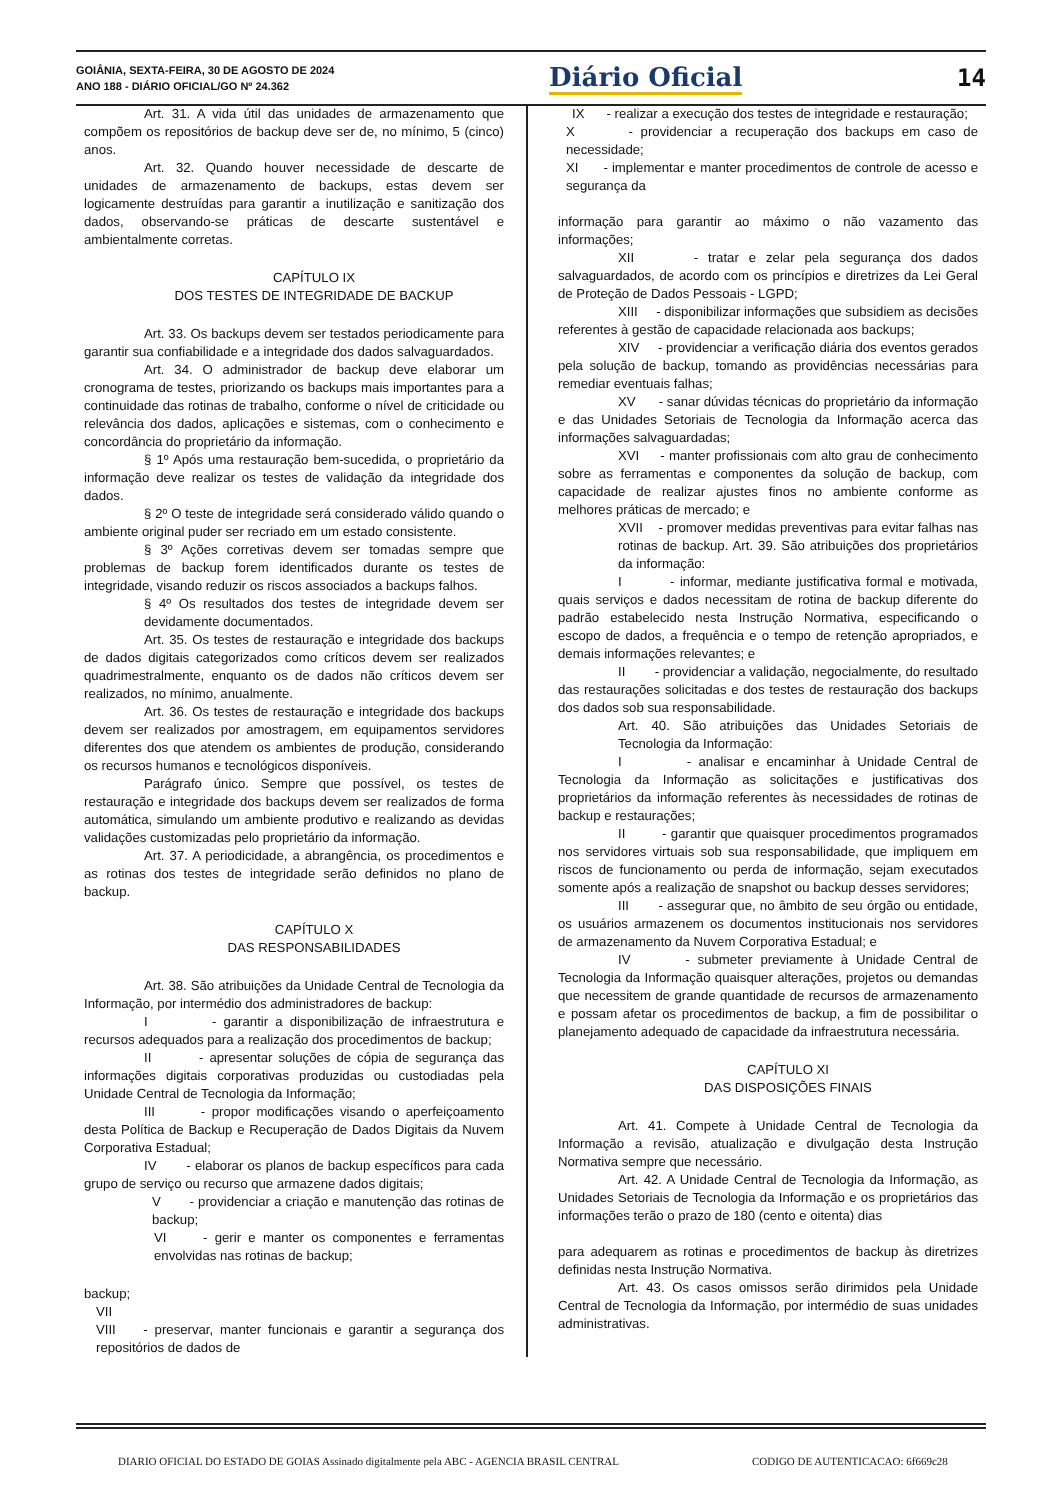GOIÂNIA, SEXTA-FEIRA, 30 DE AGOSTO DE 2024
ANO 188 - DIÁRIO OFICIAL/GO Nº 24.362
Diário Oficial 14
Art. 31. A vida útil das unidades de armazenamento que compõem os repositórios de backup deve ser de, no mínimo, 5 (cinco) anos.
Art. 32. Quando houver necessidade de descarte de unidades de armazenamento de backups, estas devem ser logicamente destruídas para garantir a inutilização e sanitização dos dados, observando-se práticas de descarte sustentável e ambientalmente corretas.
CAPÍTULO IX
DOS TESTES DE INTEGRIDADE DE BACKUP
Art. 33. Os backups devem ser testados periodicamente para garantir sua confiabilidade e a integridade dos dados salvaguardados.
Art. 34. O administrador de backup deve elaborar um cronograma de testes, priorizando os backups mais importantes para a continuidade das rotinas de trabalho, conforme o nível de criticidade ou relevância dos dados, aplicações e sistemas, com o conhecimento e concordância do proprietário da informação.
§ 1º Após uma restauração bem-sucedida, o proprietário da informação deve realizar os testes de validação da integridade dos dados.
§ 2º O teste de integridade será considerado válido quando o ambiente original puder ser recriado em um estado consistente.
§ 3º Ações corretivas devem ser tomadas sempre que problemas de backup forem identificados durante os testes de integridade, visando reduzir os riscos associados a backups falhos.
§ 4º Os resultados dos testes de integridade devem ser devidamente documentados.
Art. 35. Os testes de restauração e integridade dos backups de dados digitais categorizados como críticos devem ser realizados quadrimestralmente, enquanto os de dados não críticos devem ser realizados, no mínimo, anualmente.
Art. 36. Os testes de restauração e integridade dos backups devem ser realizados por amostragem, em equipamentos servidores diferentes dos que atendem os ambientes de produção, considerando os recursos humanos e tecnológicos disponíveis.
Parágrafo único. Sempre que possível, os testes de restauração e integridade dos backups devem ser realizados de forma automática, simulando um ambiente produtivo e realizando as devidas validações customizadas pelo proprietário da informação.
Art. 37. A periodicidade, a abrangência, os procedimentos e as rotinas dos testes de integridade serão definidos no plano de backup.
CAPÍTULO X
DAS RESPONSABILIDADES
Art. 38. São atribuições da Unidade Central de Tecnologia da Informação, por intermédio dos administradores de backup:
I - garantir a disponibilização de infraestrutura e recursos adequados para a realização dos procedimentos de backup;
II - apresentar soluções de cópia de segurança das informações digitais corporativas produzidas ou custodiadas pela Unidade Central de Tecnologia da Informação;
III - propor modificações visando o aperfeiçoamento desta Política de Backup e Recuperação de Dados Digitais da Nuvem Corporativa Estadual;
IV - elaborar os planos de backup específicos para cada grupo de serviço ou recurso que armazene dados digitais;
V - providenciar a criação e manutenção das rotinas de backup;
VI - gerir e manter os componentes e ferramentas envolvidas nas rotinas de backup;
backup;
VII
VIII - preservar, manter funcionais e garantir a segurança dos repositórios de dados de
IX - realizar a execução dos testes de integridade e restauração;
X - providenciar a recuperação dos backups em caso de necessidade;
XI - implementar e manter procedimentos de controle de acesso e segurança da
informação para garantir ao máximo o não vazamento das informações;
XII - tratar e zelar pela segurança dos dados salvaguardados, de acordo com os princípios e diretrizes da Lei Geral de Proteção de Dados Pessoais - LGPD;
XIII - disponibilizar informações que subsidiem as decisões referentes à gestão de capacidade relacionada aos backups;
XIV - providenciar a verificação diária dos eventos gerados pela solução de backup, tomando as providências necessárias para remediar eventuais falhas;
XV - sanar dúvidas técnicas do proprietário da informação e das Unidades Setoriais de Tecnologia da Informação acerca das informações salvaguardadas;
XVI - manter profissionais com alto grau de conhecimento sobre as ferramentas e componentes da solução de backup, com capacidade de realizar ajustes finos no ambiente conforme as melhores práticas de mercado; e
XVII - promover medidas preventivas para evitar falhas nas rotinas de backup. Art. 39. São atribuições dos proprietários da informação:
I - informar, mediante justificativa formal e motivada, quais serviços e dados necessitam de rotina de backup diferente do padrão estabelecido nesta Instrução Normativa, especificando o escopo de dados, a frequência e o tempo de retenção apropriados, e demais informações relevantes; e
II - providenciar a validação, negocialmente, do resultado das restaurações solicitadas e dos testes de restauração dos backups dos dados sob sua responsabilidade.
Art. 40. São atribuições das Unidades Setoriais de Tecnologia da Informação:
I - analisar e encaminhar à Unidade Central de Tecnologia da Informação as solicitações e justificativas dos proprietários da informação referentes às necessidades de rotinas de backup e restaurações;
II - garantir que quaisquer procedimentos programados nos servidores virtuais sob sua responsabilidade, que impliquem em riscos de funcionamento ou perda de informação, sejam executados somente após a realização de snapshot ou backup desses servidores;
III - assegurar que, no âmbito de seu órgão ou entidade, os usuários armazenem os documentos institucionais nos servidores de armazenamento da Nuvem Corporativa Estadual; e
IV - submeter previamente à Unidade Central de Tecnologia da Informação quaisquer alterações, projetos ou demandas que necessitem de grande quantidade de recursos de armazenamento e possam afetar os procedimentos de backup, a fim de possibilitar o planejamento adequado de capacidade da infraestrutura necessária.
CAPÍTULO XI
DAS DISPOSIÇÕES FINAIS
Art. 41. Compete à Unidade Central de Tecnologia da Informação a revisão, atualização e divulgação desta Instrução Normativa sempre que necessário.
Art. 42. A Unidade Central de Tecnologia da Informação, as Unidades Setoriais de Tecnologia da Informação e os proprietários das informações terão o prazo de 180 (cento e oitenta) dias
para adequarem as rotinas e procedimentos de backup às diretrizes definidas nesta Instrução Normativa.
Art. 43. Os casos omissos serão dirimidos pela Unidade Central de Tecnologia da Informação, por intermédio de suas unidades administrativas.
DIARIO OFICIAL DO ESTADO DE GOIAS Assinado digitalmente pela ABC - AGENCIA BRASIL CENTRAL
CODIGO DE AUTENTICACAO: 6f669c28